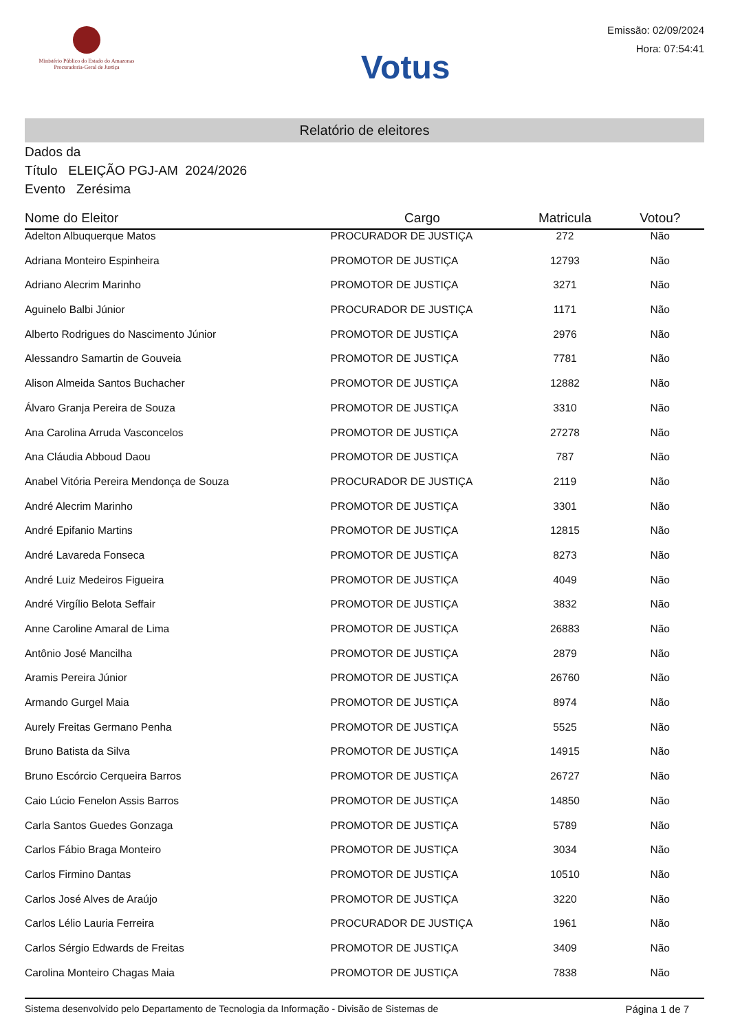Ministério Público do Estado do Amazonas
Procuradoria-Geral de Justiça
Votus
Emissão: 02/09/2024
Hora: 07:54:41
Relatório de eleitores
Dados da
Título ELEIÇÃO PGJ-AM 2024/2026
Evento Zerésima
| Nome do Eleitor | Cargo | Matricula | Votou? |
| --- | --- | --- | --- |
| Adelton Albuquerque Matos | PROCURADOR DE JUSTIÇA | 272 | Não |
| Adriana Monteiro Espinheira | PROMOTOR DE JUSTIÇA | 12793 | Não |
| Adriano Alecrim Marinho | PROMOTOR DE JUSTIÇA | 3271 | Não |
| Aguinelo Balbi Júnior | PROCURADOR DE JUSTIÇA | 1171 | Não |
| Alberto Rodrigues do Nascimento Júnior | PROMOTOR DE JUSTIÇA | 2976 | Não |
| Alessandro Samartin de Gouveia | PROMOTOR DE JUSTIÇA | 7781 | Não |
| Alison Almeida Santos Buchacher | PROMOTOR DE JUSTIÇA | 12882 | Não |
| Álvaro Granja Pereira de Souza | PROMOTOR DE JUSTIÇA | 3310 | Não |
| Ana Carolina Arruda Vasconcelos | PROMOTOR DE JUSTIÇA | 27278 | Não |
| Ana Cláudia Abboud Daou | PROMOTOR DE JUSTIÇA | 787 | Não |
| Anabel Vitória Pereira Mendonça de Souza | PROCURADOR DE JUSTIÇA | 2119 | Não |
| André Alecrim Marinho | PROMOTOR DE JUSTIÇA | 3301 | Não |
| André Epifanio Martins | PROMOTOR DE JUSTIÇA | 12815 | Não |
| André Lavareda Fonseca | PROMOTOR DE JUSTIÇA | 8273 | Não |
| André Luiz Medeiros Figueira | PROMOTOR DE JUSTIÇA | 4049 | Não |
| André Virgílio Belota Seffair | PROMOTOR DE JUSTIÇA | 3832 | Não |
| Anne Caroline Amaral de Lima | PROMOTOR DE JUSTIÇA | 26883 | Não |
| Antônio José Mancilha | PROMOTOR DE JUSTIÇA | 2879 | Não |
| Aramis Pereira Júnior | PROMOTOR DE JUSTIÇA | 26760 | Não |
| Armando Gurgel Maia | PROMOTOR DE JUSTIÇA | 8974 | Não |
| Aurely Freitas Germano Penha | PROMOTOR DE JUSTIÇA | 5525 | Não |
| Bruno Batista da Silva | PROMOTOR DE JUSTIÇA | 14915 | Não |
| Bruno Escórcio Cerqueira Barros | PROMOTOR DE JUSTIÇA | 26727 | Não |
| Caio Lúcio Fenelon Assis Barros | PROMOTOR DE JUSTIÇA | 14850 | Não |
| Carla Santos Guedes Gonzaga | PROMOTOR DE JUSTIÇA | 5789 | Não |
| Carlos Fábio Braga Monteiro | PROMOTOR DE JUSTIÇA | 3034 | Não |
| Carlos Firmino Dantas | PROMOTOR DE JUSTIÇA | 10510 | Não |
| Carlos José Alves de Araújo | PROMOTOR DE JUSTIÇA | 3220 | Não |
| Carlos Lélio Lauria Ferreira | PROCURADOR DE JUSTIÇA | 1961 | Não |
| Carlos Sérgio Edwards de Freitas | PROMOTOR DE JUSTIÇA | 3409 | Não |
| Carolina Monteiro Chagas Maia | PROMOTOR DE JUSTIÇA | 7838 | Não |
Sistema desenvolvido pelo Departamento de Tecnologia da Informação - Divisão de Sistemas de Página 1 de 7